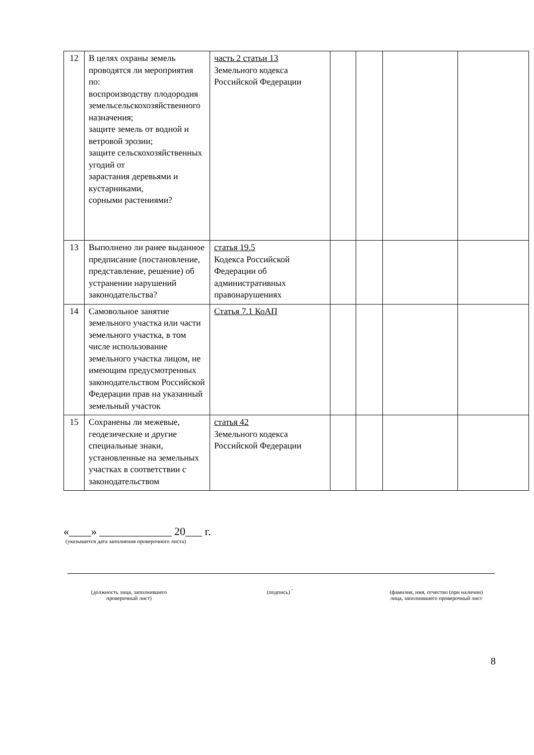| 12 | В целях охраны земель проводятся ли мероприятия по: воспроизводству плодородия земельсельскохозяйственного назначения; защите земель от водной и ветровой эрозии; защите сельскохозяйственных угодий от зарастания деревьями и кустарниками, сорными растениями? | часть 2 статьи 13 Земельного кодекса Российской Федерации | | | | |
| 13 | Выполнено ли ранее выданное предписание (постановление, представление, решение) об устранении нарушений законодательства? | статья 19.5 Кодекса Российской Федерации об административных правонарушениях | | | | |
| 14 | Самовольное занятие земельного участка или части земельного участка, в том числе использование земельного участка лицом, не имеющим предусмотренных законодательством Российской Федерации прав на указанный земельный участок | Статья 7.1 КоАП | | | | |
| 15 | Сохранены ли межевые, геодезические и другие специальные знаки, установленные на земельных участках в соответствии с законодательством | статья 42 Земельного кодекса Российской Федерации | | | | |
«____» _____________ 20___ г.
(указывается дата заполнения проверочного листа)
(должность лица, заполнившего
проверочный лист)
(подпись) ‾ (фамилия, имя, отчество (при наличии)
лица, заполнившего проверочный лист
8